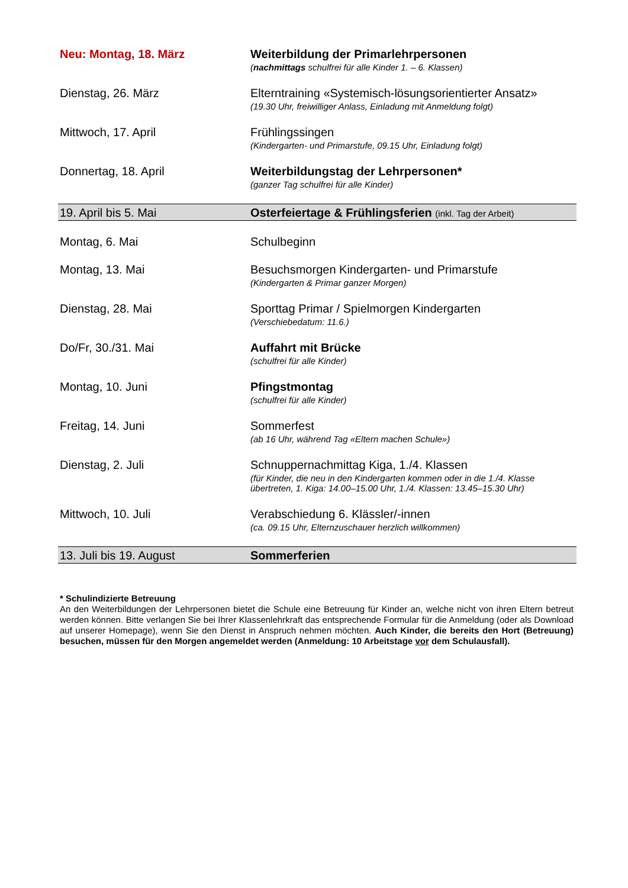| Neu: Montag, 18. März | Weiterbildung der Primarlehrpersonen ( nachmittags schulfrei für alle Kinder 1. – 6. Klassen) |
| Dienstag, 26. März | Elterntraining «Systemisch-lösungsorientierter Ansatz» (19.30 Uhr, freiwilliger Anlass, Einladung mit Anmeldung folgt) |
| Mittwoch, 17. April | Frühlingssingen (Kindergarten- und Primarstufe, 09.15 Uhr, Einladung folgt) |
| Donnertag, 18. April | Weiterbildungstag der Lehrpersonen* (ganzer Tag schulfrei für alle Kinder) |
| 19. April bis 5. Mai | Osterfeiertage & Frühlingsferien (inkl. Tag der Arbeit) |
| Montag, 6. Mai | Schulbeginn |
| Montag, 13. Mai | Besuchsmorgen Kindergarten- und Primarstufe (Kindergarten & Primar ganzer Morgen) |
| Dienstag, 28. Mai | Sporttag Primar / Spielmorgen Kindergarten (Verschiebedatum: 11.6.) |
| Do/Fr, 30./31. Mai | Auffahrt mit Brücke (schulfrei für alle Kinder) |
| Montag, 10. Juni | Pfingstmontag (schulfrei für alle Kinder) |
| Freitag, 14. Juni | Sommerfest (ab 16 Uhr, während Tag «Eltern machen Schule») |
| Dienstag, 2. Juli | Schnuppernachmittag Kiga, 1./4. Klassen (für Kinder, die neu in den Kindergarten kommen oder in die 1./4. Klasse übertreten, 1. Kiga: 14.00–15.00 Uhr, 1./4. Klassen: 13.45–15.30 Uhr) |
| Mittwoch, 10. Juli | Verabschiedung 6. Klässler/-innen (ca. 09.15 Uhr, Elternzuschauer herzlich willkommen) |
| 13. Juli bis 19. August | Sommerferien |
* Schulindizierte Betreuung
An den Weiterbildungen der Lehrpersonen bietet die Schule eine Betreuung für Kinder an, welche nicht von ihren Eltern betreut werden können. Bitte verlangen Sie bei Ihrer Klassenlehrkraft das entsprechende Formular für die Anmeldung (oder als Download auf unserer Homepage), wenn Sie den Dienst in Anspruch nehmen möchten. Auch Kinder, die bereits den Hort (Betreuung) besuchen, müssen für den Morgen angemeldet werden (Anmeldung: 10 Arbeitstage vor dem Schulausfall).